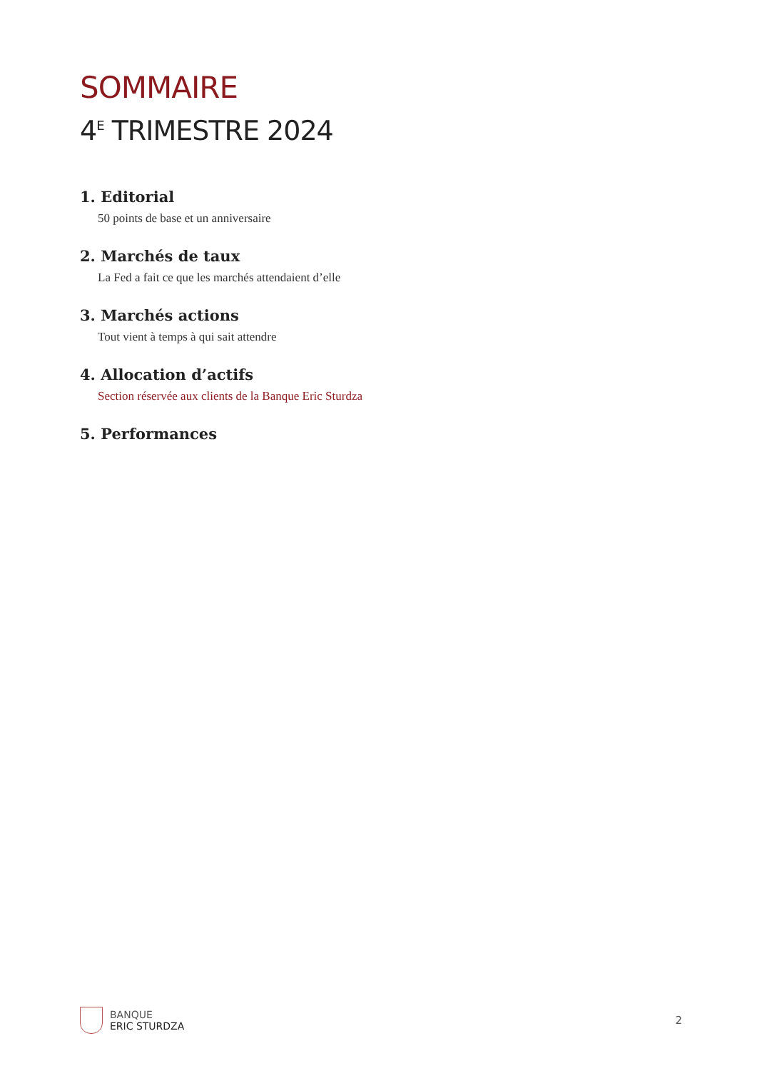SOMMAIRE
4<sup>E</sup> TRIMESTRE 2024
1. Editorial
50 points de base et un anniversaire
2. Marchés de taux
La Fed a fait ce que les marchés attendaient d’elle
3. Marchés actions
Tout vient à temps à qui sait attendre
4. Allocation d’actifs
Section réservée aux clients de la Banque Eric Sturdza
5. Performances
BANQUE
ERIC STURDZA
2